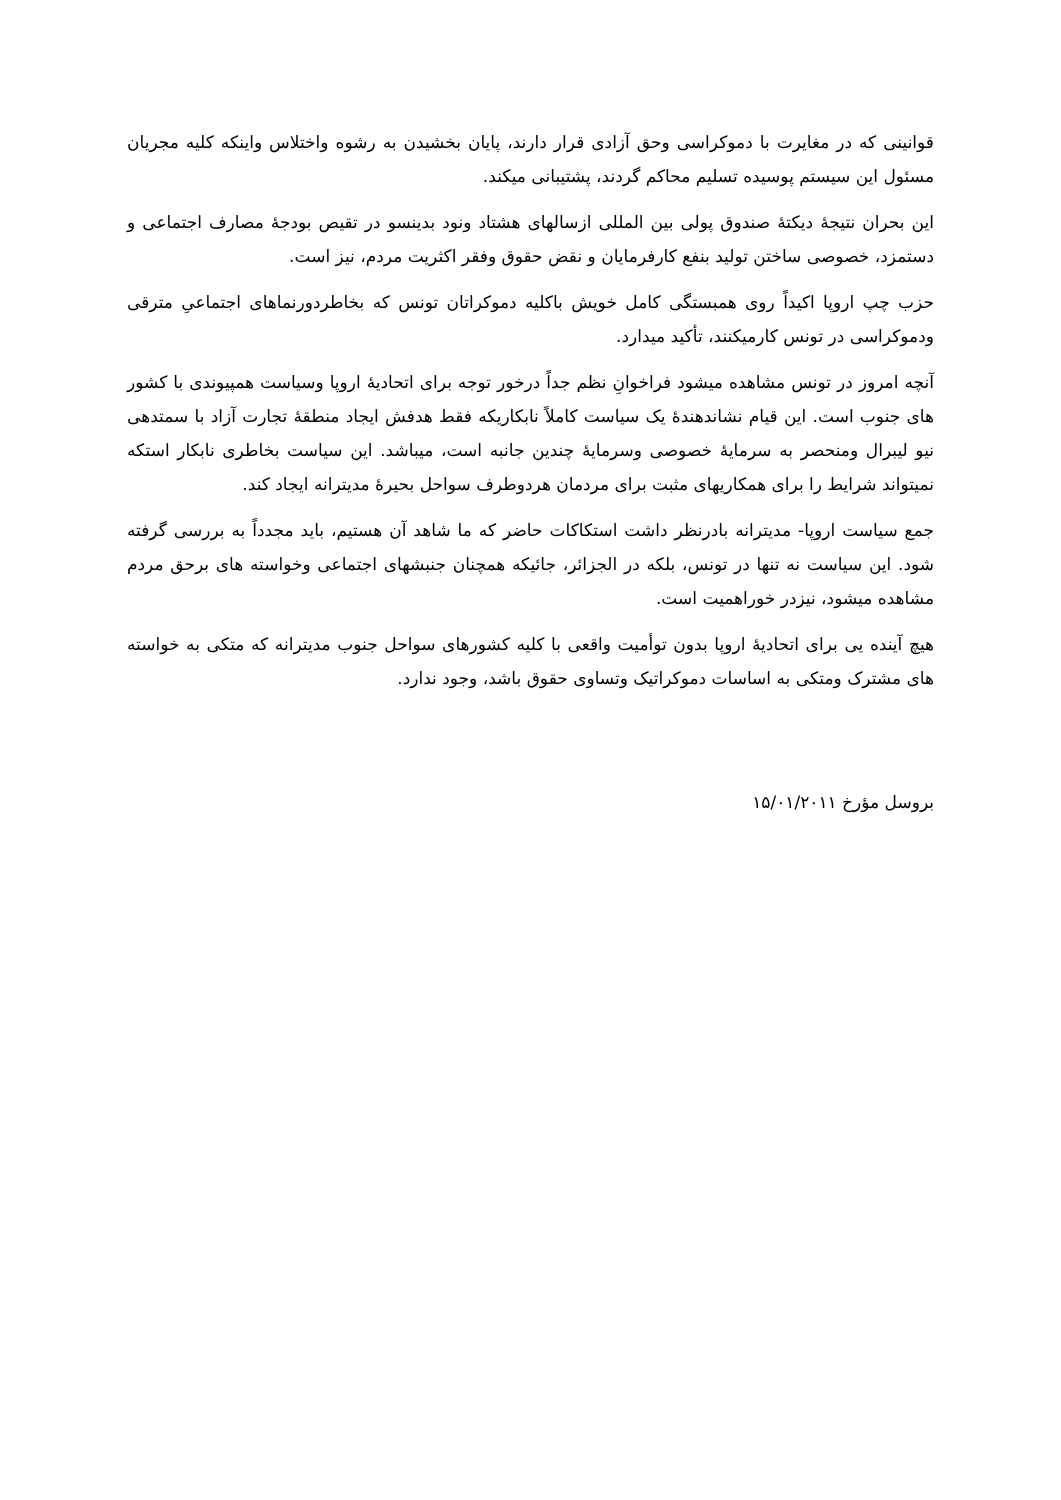قوانینی که در مغایرت با دموکراسی وحق آزادی قرار دارند، پایان بخشیدن به رشوه واختلاس واینکه کلیه مجریان مسئول این سیستم پوسیده تسلیم محاکم گردند، پشتیبانی میکند.
این بحران نتیجهٔ دیکتهٔ صندوق پولی بین المللی ازسالهای هشتاد ونود بدینسو در تقیص بودجهٔ مصارف اجتماعی و دستمزد، خصوصی ساختن تولید بنفع کارفرمایان و نقض حقوق وفقر اکثریت مردم، نیز است.
حزب چپ اروپا اکیداً روی همبستگی کامل خویش باکلیه دموکراتان تونس که بخاطردورنماهای اجتماعیِ مترقی ودموکراسی در تونس کارمیکنند، تأکید میدارد.
آنچه امروز در تونس مشاهده میشود فراخوانِ نظم جداً درخور توجه برای اتحادیهٔ اروپا وسیاست همپیوندی با کشور های جنوب است. این قیام نشاندهندهٔ یک سیاست کاملاً نابکاریکه فقط هدفش ایجاد منطقهٔ تجارت آزاد با سمتدهی نیو لیبرال ومنحصر به سرمایهٔ خصوصی وسرمایهٔ چندین جانبه است، میباشد. این سیاست بخاطری نابکار استکه نمیتواند شرایط را برای همکاریهای مثبت برای مردمان هردوطرف سواحل بحیرهٔ مدیترانه ایجاد کند.
جمع سیاست اروپا- مدیترانه بادرنظر داشت استکاکات حاضر که ما شاهد آن هستیم، باید مجدداً به بررسی گرفته شود. این سیاست نه تنها در تونس، بلکه در الجزائر، جائیکه همچنان جنبشهای اجتماعی وخواسته های برحق مردم مشاهده میشود، نیزدر خوراهمیت است.
هیچ آینده یی برای اتحادیهٔ اروپا بدون توأمیت واقعی با کلیه کشورهای سواحل جنوب مدیترانه که متکی به خواسته های مشترک ومتکی به اساسات دموکراتیک وتساوی حقوق باشد، وجود ندارد.
بروسل مؤرخ ۱۵/۰۱/۲۰۱۱